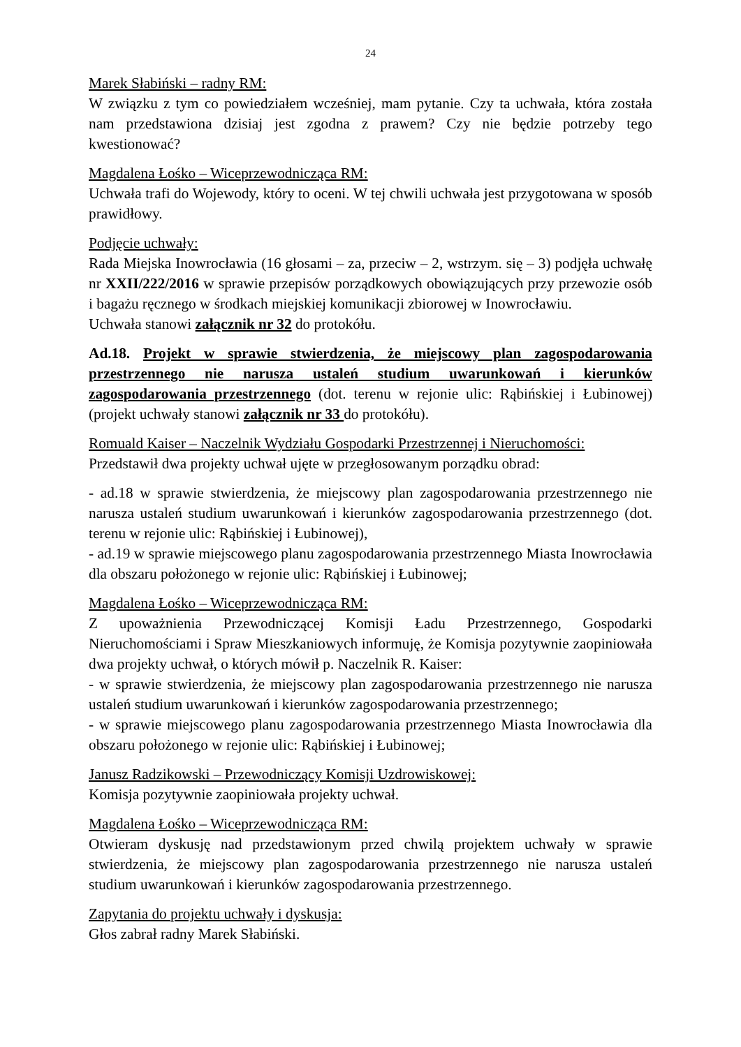24
Marek Słabiński – radny RM:
W związku z tym co powiedziałem wcześniej, mam pytanie. Czy ta uchwała, która została nam przedstawiona dzisiaj jest zgodna z prawem? Czy nie będzie potrzeby tego kwestionować?
Magdalena Łośko – Wiceprzewodnicząca RM:
Uchwała trafi do Wojewody, który to oceni. W tej chwili uchwała jest przygotowana w sposób prawidłowy.
Podjęcie uchwały:
Rada Miejska Inowrocławia (16 głosami – za, przeciw – 2, wstrzym. się – 3) podjęła uchwałę nr XXII/222/2016 w sprawie przepisów porządkowych obowiązujących przy przewozie osób i bagażu ręcznego w środkach miejskiej komunikacji zbiorowej w Inowrocławiu.
Uchwała stanowi załącznik nr 32 do protokółu.
Ad.18. Projekt w sprawie stwierdzenia, że miejscowy plan zagospodarowania przestrzennego nie narusza ustaleń studium uwarunkowań i kierunków zagospodarowania przestrzennego (dot. terenu w rejonie ulic: Rąbińskiej i Łubinowej)(projekt uchwały stanowi załącznik nr 33 do protokółu).
Romuald Kaiser – Naczelnik Wydziału Gospodarki Przestrzennej i Nieruchomości:
Przedstawił dwa projekty uchwał ujęte w przegłosowanym porządku obrad:
- ad.18 w sprawie stwierdzenia, że miejscowy plan zagospodarowania przestrzennego nie narusza ustaleń studium uwarunkowań i kierunków zagospodarowania przestrzennego (dot. terenu w rejonie ulic: Rąbińskiej i Łubinowej),
- ad.19 w sprawie miejscowego planu zagospodarowania przestrzennego Miasta Inowrocławia dla obszaru położonego w rejonie ulic: Rąbińskiej i Łubinowej;
Magdalena Łośko – Wiceprzewodnicząca RM:
Z upoważnienia Przewodniczącej Komisji Ładu Przestrzennego, Gospodarki Nieruchomościami i Spraw Mieszkaniowych informuję, że Komisja pozytywnie zaopiniowała dwa projekty uchwał, o których mówił p. Naczelnik R. Kaiser:
- w sprawie stwierdzenia, że miejscowy plan zagospodarowania przestrzennego nie narusza ustaleń studium uwarunkowań i kierunków zagospodarowania przestrzennego;
- w sprawie miejscowego planu zagospodarowania przestrzennego Miasta Inowrocławia dla obszaru położonego w rejonie ulic: Rąbińskiej i Łubinowej;
Janusz Radzikowski – Przewodniczący Komisji Uzdrowiskowej:
Komisja pozytywnie zaopiniowała projekty uchwał.
Magdalena Łośko – Wiceprzewodnicząca RM:
Otwieram dyskusję nad przedstawionym przed chwilą projektem uchwały w sprawie stwierdzenia, że miejscowy plan zagospodarowania przestrzennego nie narusza ustaleń studium uwarunkowań i kierunków zagospodarowania przestrzennego.
Zapytania do projektu uchwały i dyskusja:
Głos zabrał radny Marek Słabiński.